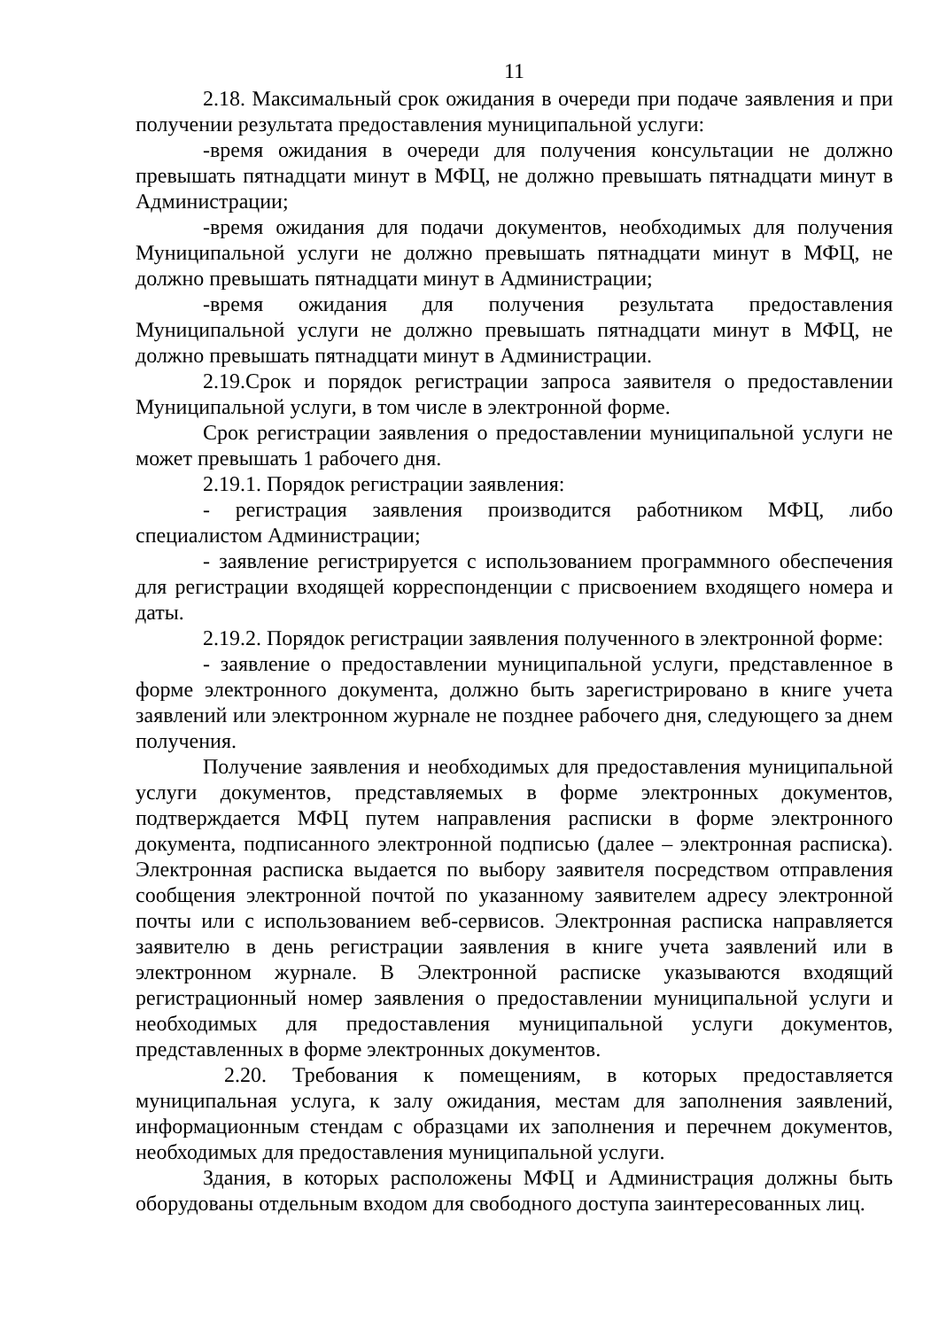11
2.18. Максимальный срок ожидания в очереди при подаче заявления и при получении результата предоставления муниципальной услуги:
-время ожидания в очереди для получения консультации не должно превышать пятнадцати минут в МФЦ, не должно превышать пятнадцати минут в Администрации;
-время ожидания для подачи документов, необходимых для получения Муниципальной услуги не должно превышать пятнадцати минут в МФЦ, не должно превышать пятнадцати минут в Администрации;
-время ожидания для получения результата предоставления Муниципальной услуги не должно превышать пятнадцати минут в МФЦ, не должно превышать пятнадцати минут в Администрации.
2.19.Срок и порядок регистрации запроса заявителя о предоставлении Муниципальной услуги, в том числе в электронной форме.
Срок регистрации заявления о предоставлении муниципальной услуги не может превышать 1 рабочего дня.
2.19.1. Порядок регистрации заявления:
- регистрация заявления производится работником МФЦ, либо специалистом Администрации;
- заявление регистрируется с использованием программного обеспечения для регистрации входящей корреспонденции с присвоением входящего номера и даты.
2.19.2. Порядок регистрации заявления полученного в электронной форме:
- заявление о предоставлении муниципальной услуги, представленное в форме электронного документа, должно быть зарегистрировано в книге учета заявлений или электронном журнале не позднее рабочего дня, следующего за днем получения.
Получение заявления и необходимых для предоставления муниципальной услуги документов, представляемых в форме электронных документов, подтверждается МФЦ путем направления расписки в форме электронного документа, подписанного электронной подписью (далее – электронная расписка). Электронная расписка выдается по выбору заявителя посредством отправления сообщения электронной почтой по указанному заявителем адресу электронной почты или с использованием веб-сервисов. Электронная расписка направляется заявителю в день регистрации заявления в книге учета заявлений или в электронном журнале. В Электронной расписке указываются входящий регистрационный номер заявления о предоставлении муниципальной услуги и необходимых для предоставления муниципальной услуги документов, представленных в форме электронных документов.
2.20. Требования к помещениям, в которых предоставляется муниципальная услуга, к залу ожидания, местам для заполнения заявлений, информационным стендам с образцами их заполнения и перечнем документов, необходимых для предоставления муниципальной услуги.
Здания, в которых расположены МФЦ и Администрация должны быть оборудованы отдельным входом для свободного доступа заинтересованных лиц.